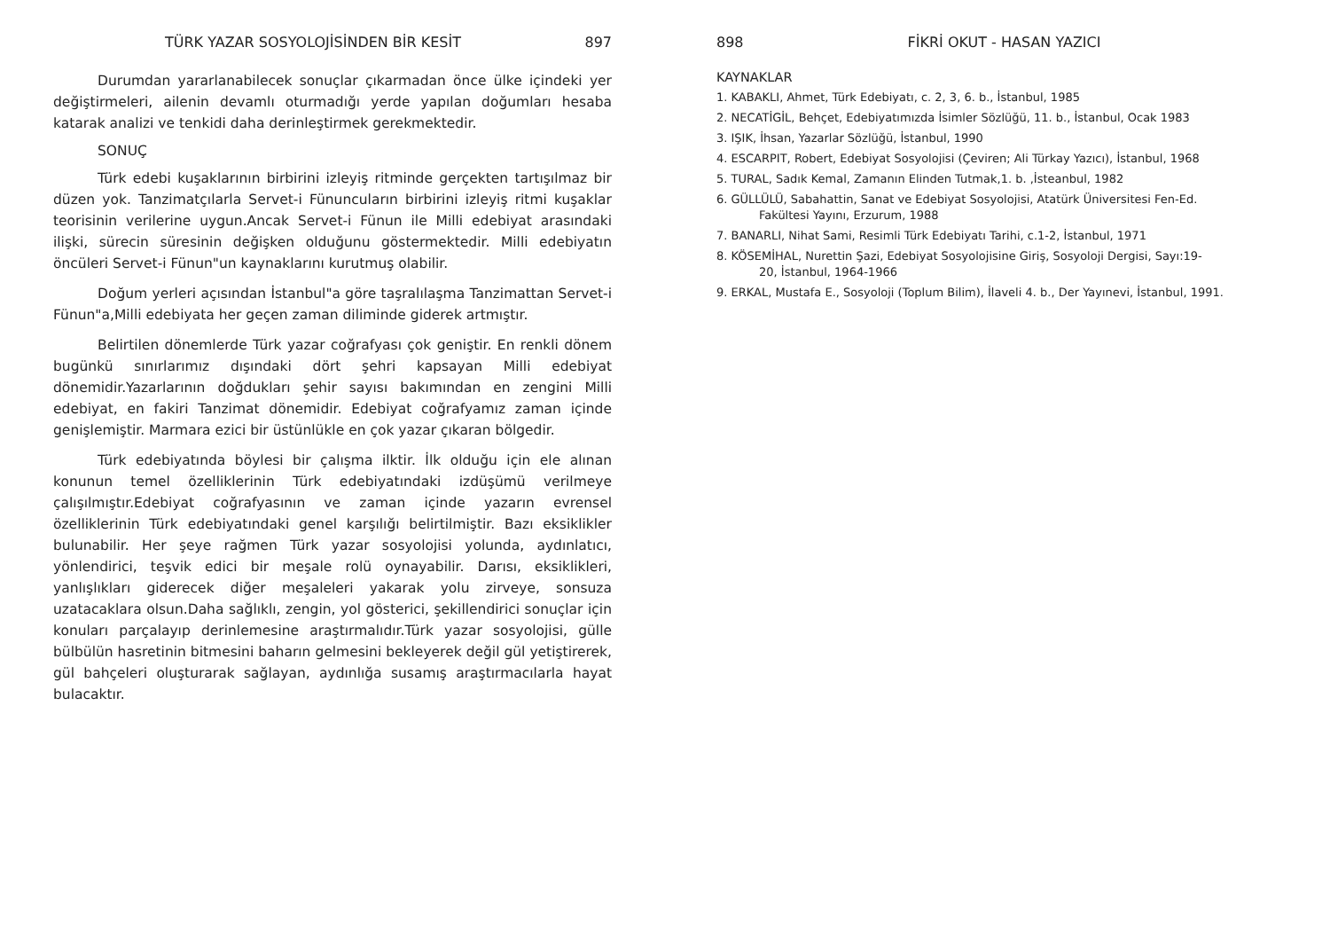TÜRK YAZAR SOSYOLOJİSİNDEN BİR KESİT 897
Durumdan yararlanabilecek sonuçlar çıkarmadan önce ülke içindeki yer değiştirmeleri, ailenin devamlı oturmadığı yerde yapılan doğumları hesaba katarak analizi ve tenkidi daha derinleştirmek gerekmektedir.
SONUÇ
Türk edebi kuşaklarının birbirini izleyiş ritminde gerçekten tartışılmaz bir düzen yok. Tanzimatçılarla Servet-i Fünuncuların birbirini izleyiş ritmi kuşaklar teorisinin verilerine uygun.Ancak Servet-i Fünun ile Milli edebiyat arasındaki ilişki, sürecin süresinin değişken olduğunu göstermektedir. Milli edebiyatın öncüleri Servet-i Fünun"un kaynaklarını kurutmuş olabilir.
Doğum yerleri açısından İstanbul"a göre taşralılaşma Tanzimattan Servet-i Fünun"a,Milli edebiyata her geçen zaman diliminde giderek artmıştır.
Belirtilen dönemlerde Türk yazar coğrafyası çok geniştir. En renkli dönem bugünkü sınırlarımız dışındaki dört şehri kapsayan Milli edebiyat dönemidir.Yazarlarının doğdukları şehir sayısı bakımından en zengini Milli edebiyat, en fakiri Tanzimat dönemidir. Edebiyat coğrafyamız zaman içinde genişlemiştir. Marmara ezici bir üstünlükle en çok yazar çıkaran bölgedir.
Türk edebiyatında böylesi bir çalışma ilktir. İlk olduğu için ele alınan konunun temel özelliklerinin Türk edebiyatındaki izdüşümü verilmeye çalışılmıştır.Edebiyat coğrafyasının ve zaman içinde yazarın evrensel özelliklerinin Türk edebiyatındaki genel karşılığı belirtilmiştir. Bazı eksiklikler bulunabilir. Her şeye rağmen Türk yazar sosyolojisi yolunda, aydınlatıcı, yönlendirici, teşvik edici bir meşale rolü oynayabilir. Darısı, eksiklikleri, yanlışlıkları giderecek diğer meşaleleri yakarak yolu zirveye, sonsuza uzatacaklara olsun.Daha sağlıklı, zengin, yol gösterici, şekillendirici sonuçlar için konuları parçalayıp derinlemesine araştırmalıdır.Türk yazar sosyolojisi, gülle bülbülün hasretinin bitmesini baharın gelmesini bekleyerek değil gül yetiştirerek, gül bahçeleri oluşturarak sağlayan, aydınlığa susamış araştırmacılarla hayat bulacaktır.
898 FİKRİ OKUT - HASAN YAZICI
KAYNAKLAR
1. KABAKLI, Ahmet, Türk Edebiyatı, c. 2, 3, 6. b., İstanbul, 1985
2. NECATİGİL, Behçet, Edebiyatımızda İsimler Sözlüğü, 11. b., İstanbul, Ocak 1983
3. IŞIK, İhsan, Yazarlar Sözlüğü, İstanbul, 1990
4. ESCARPIT, Robert, Edebiyat Sosyolojisi (Çeviren; Ali Türkay Yazıcı), İstanbul, 1968
5. TURAL, Sadık Kemal, Zamanın Elinden Tutmak,1. b. ,İsteanbul, 1982
6. GÜLLÜLÜ, Sabahattin, Sanat ve Edebiyat Sosyolojisi, Atatürk Üniversitesi Fen-Ed.
Fakültesi Yayını, Erzurum, 1988
7. BANARLI, Nihat Sami, Resimli Türk Edebiyatı Tarihi, c.1-2, İstanbul, 1971
8. KÖSEMİHAL, Nurettin Şazi, Edebiyat Sosyolojisine Giriş, Sosyoloji Dergisi, Sayı:19-
20, İstanbul, 1964-1966
9. ERKAL, Mustafa E., Sosyoloji (Toplum Bilim), İlaveli 4. b., Der Yayınevi, İstanbul, 1991.